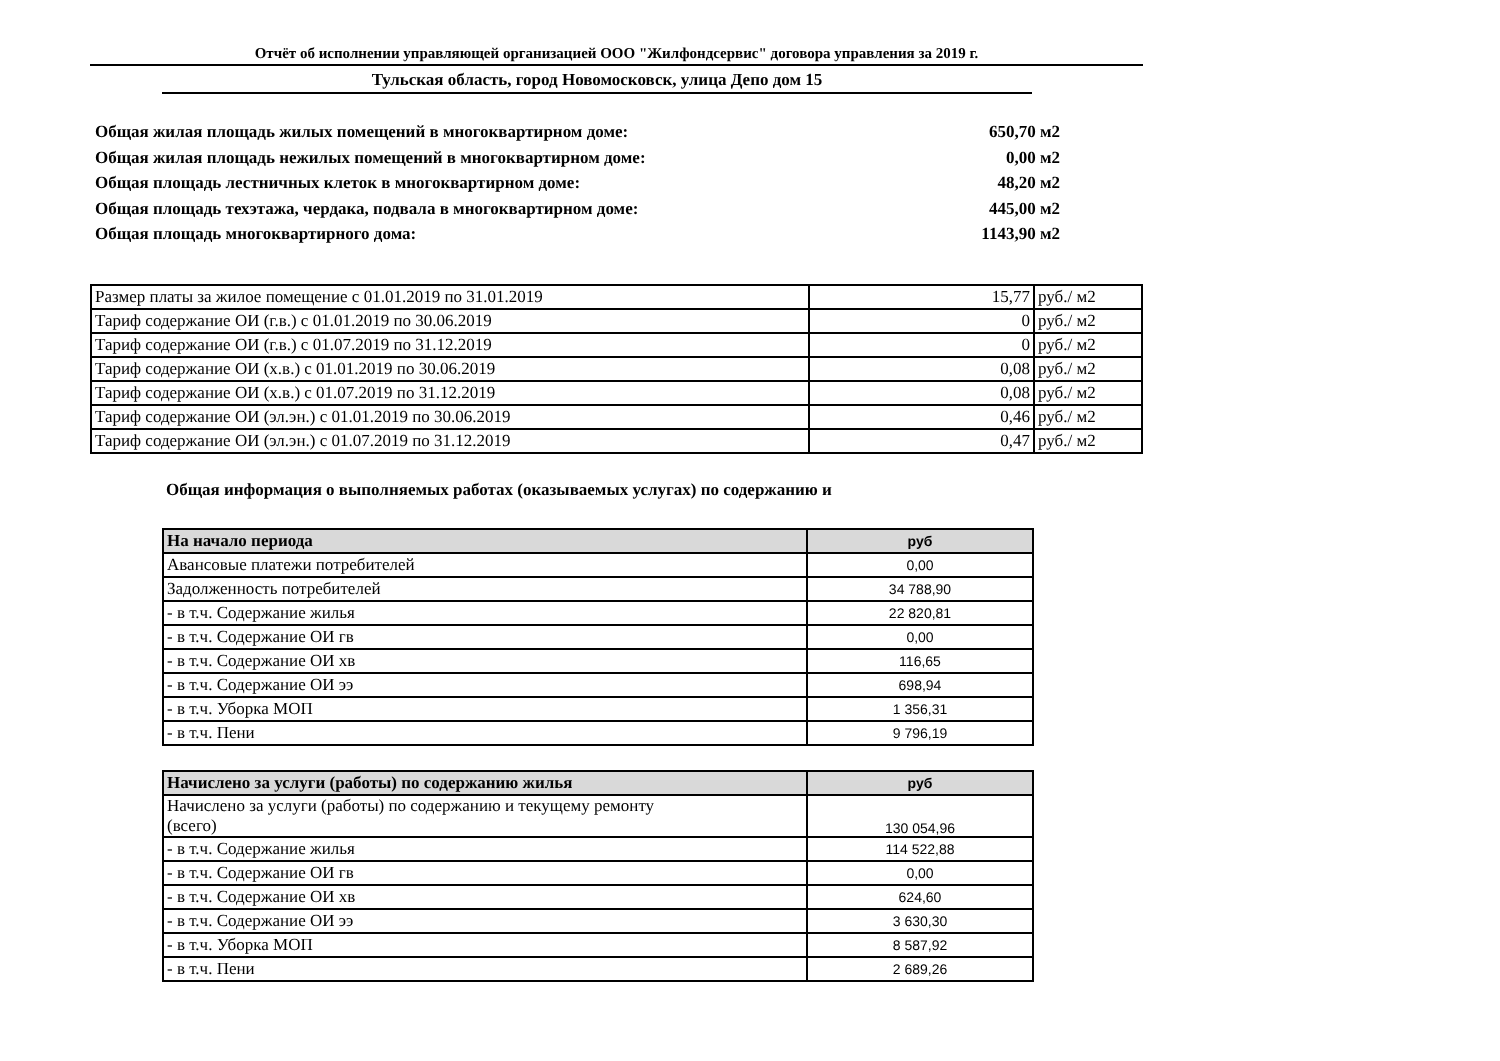Отчёт об исполнении управляющей организацией ООО "Жилфондсервис" договора управления за 2019 г.
Тульская область, город Новомосковск, улица Депо дом 15
Общая жилая площадь жилых помещений в многоквартирном доме: 650,70 м2
Общая жилая площадь нежилых помещений в многоквартирном доме: 0,00 м2
Общая площадь лестничных клеток в многоквартирном доме: 48,20 м2
Общая площадь техэтажа, чердака, подвала в многоквартирном доме: 445,00 м2
Общая площадь многоквартирного дома: 1143,90 м2
| Размер платы за жилое помещение с 01.01.2019 по 31.01.2019 | 15,77 | руб./ м2 |
| Тариф содержание ОИ (г.в.) с 01.01.2019 по 30.06.2019 | 0 | руб./ м2 |
| Тариф содержание ОИ (г.в.) с 01.07.2019 по 31.12.2019 | 0 | руб./ м2 |
| Тариф содержание ОИ (х.в.) с 01.01.2019 по 30.06.2019 | 0,08 | руб./ м2 |
| Тариф содержание ОИ (х.в.) с 01.07.2019 по 31.12.2019 | 0,08 | руб./ м2 |
| Тариф содержание ОИ (эл.эн.) с 01.01.2019 по 30.06.2019 | 0,46 | руб./ м2 |
| Тариф содержание ОИ (эл.эн.) с 01.07.2019 по 31.12.2019 | 0,47 | руб./ м2 |
Общая информация о выполняемых работах (оказываемых услугах) по содержанию и
| На начало периода | руб |
| --- | --- |
| Авансовые платежи потребителей | 0,00 |
| Задолженность потребителей | 34 788,90 |
| - в т.ч. Содержание жилья | 22 820,81 |
| - в т.ч. Содержание ОИ гв | 0,00 |
| - в т.ч. Содержание ОИ хв | 116,65 |
| - в т.ч. Содержание ОИ ээ | 698,94 |
| - в т.ч. Уборка МОП | 1 356,31 |
| - в т.ч. Пени | 9 796,19 |
| Начислено за услуги (работы) по содержанию жилья | руб |
| --- | --- |
| Начислено за услуги (работы) по содержанию и текущему ремонту (всего) | 130 054,96 |
| - в т.ч. Содержание жилья | 114 522,88 |
| - в т.ч. Содержание ОИ гв | 0,00 |
| - в т.ч. Содержание ОИ хв | 624,60 |
| - в т.ч. Содержание ОИ ээ | 3 630,30 |
| - в т.ч. Уборка МОП | 8 587,92 |
| - в т.ч. Пени | 2 689,26 |